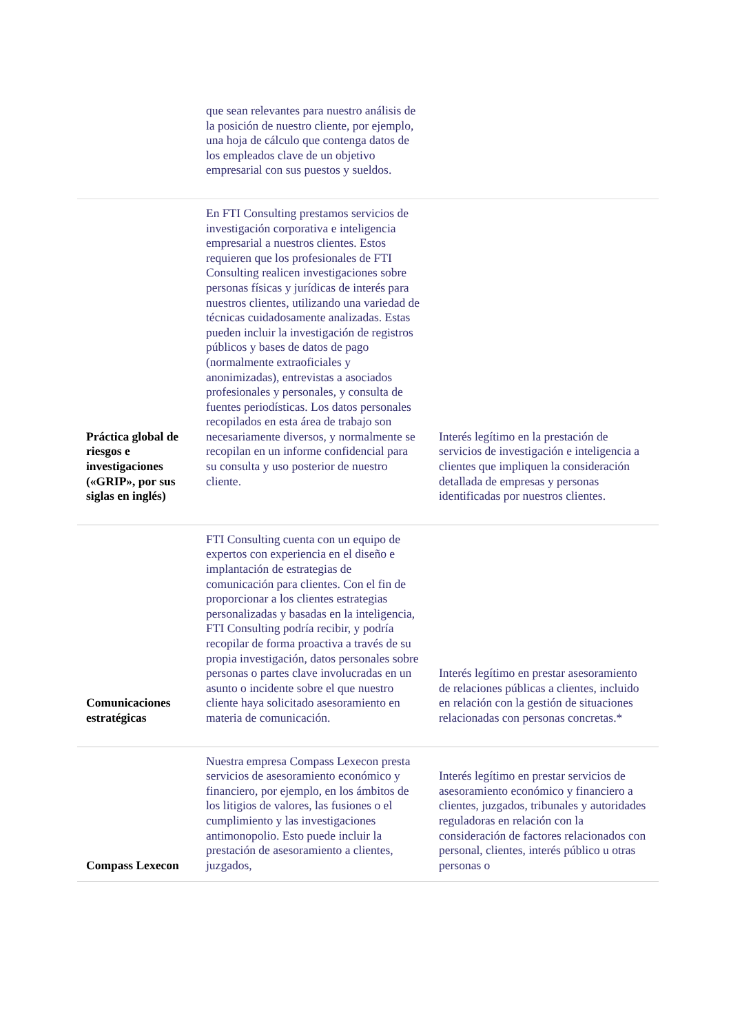| | que sean relevantes para nuestro análisis de la posición de nuestro cliente, por ejemplo, una hoja de cálculo que contenga datos de los empleados clave de un objetivo empresarial con sus puestos y sueldos. | |
| Práctica global de riesgos e investigaciones («GRIP», por sus siglas en inglés) | En FTI Consulting prestamos servicios de investigación corporativa e inteligencia empresarial a nuestros clientes. Estos requieren que los profesionales de FTI Consulting realicen investigaciones sobre personas físicas y jurídicas de interés para nuestros clientes, utilizando una variedad de técnicas cuidadosamente analizadas. Estas pueden incluir la investigación de registros públicos y bases de datos de pago (normalmente extraoficiales y anonimizadas), entrevistas a asociados profesionales y personales, y consulta de fuentes periodísticas. Los datos personales recopilados en esta área de trabajo son necesariamente diversos, y normalmente se recopilan en un informe confidencial para su consulta y uso posterior de nuestro cliente. | Interés legítimo en la prestación de servicios de investigación e inteligencia a clientes que impliquen la consideración detallada de empresas y personas identificadas por nuestros clientes. |
| Comunicaciones estratégicas | FTI Consulting cuenta con un equipo de expertos con experiencia en el diseño e implantación de estrategias de comunicación para clientes. Con el fin de proporcionar a los clientes estrategias personalizadas y basadas en la inteligencia, FTI Consulting podría recibir, y podría recopilar de forma proactiva a través de su propia investigación, datos personales sobre personas o partes clave involucradas en un asunto o incidente sobre el que nuestro cliente haya solicitado asesoramiento en materia de comunicación. | Interés legítimo en prestar asesoramiento de relaciones públicas a clientes, incluido en relación con la gestión de situaciones relacionadas con personas concretas.* |
| Compass Lexecon | Nuestra empresa Compass Lexecon presta servicios de asesoramiento económico y financiero, por ejemplo, en los ámbitos de los litigios de valores, las fusiones o el cumplimiento y las investigaciones antimonopolio. Esto puede incluir la prestación de asesoramiento a clientes, juzgados, | Interés legítimo en prestar servicios de asesoramiento económico y financiero a clientes, juzgados, tribunales y autoridades reguladoras en relación con la consideración de factores relacionados con personal, clientes, interés público u otras personas o |